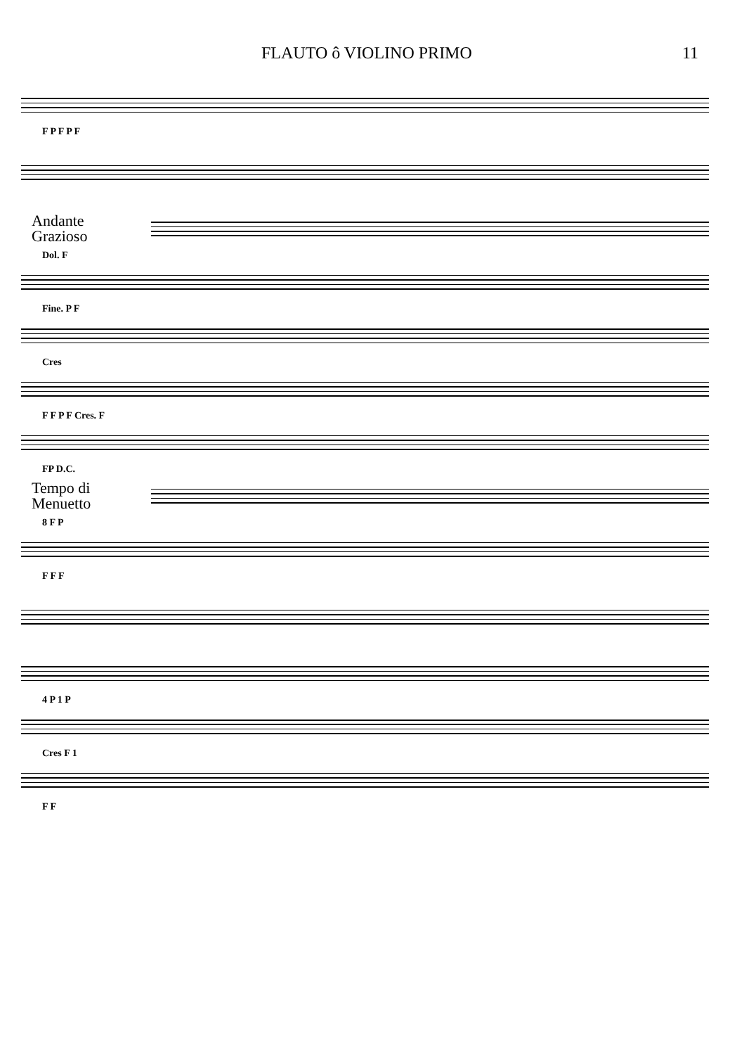FLAUTO ô VIOLINO PRIMO 11
F P F P F
Andante
Grazioso
Dol. F
Fine. P F
Cres
F F P F Cres. F
FP D.C.
Tempo di
Menuetto
8 F P
F F F
4 P 1 P
Cres F 1
F F